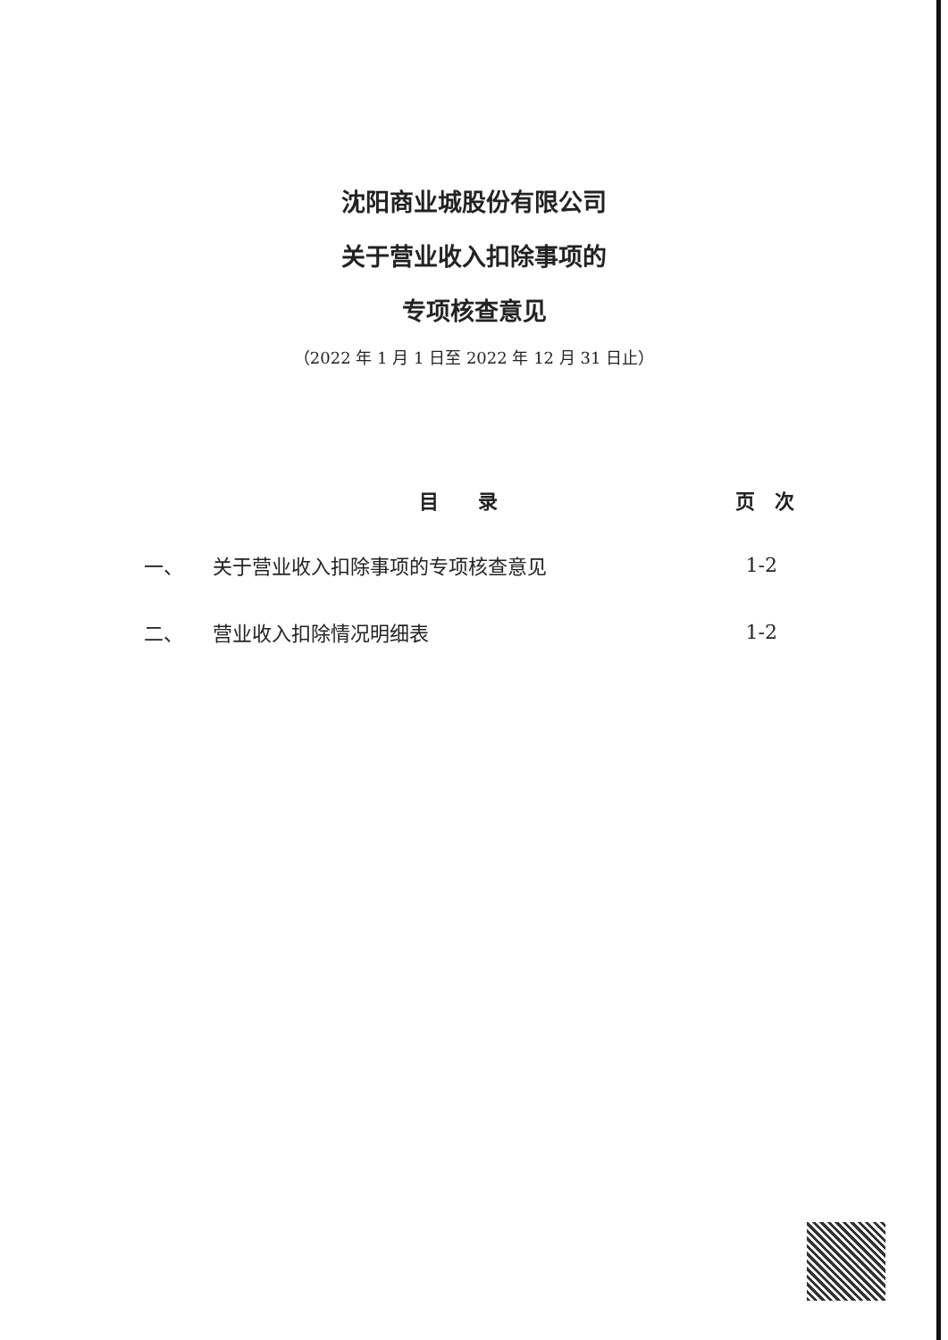沈阳商业城股份有限公司
关于营业收入扣除事项的
专项核查意见
（2022 年 1 月 1 日至 2022 年 12 月 31 日止）
| | 目 录 | 页 次 |
| --- | --- | --- |
| 一、 | 关于营业收入扣除事项的专项核查意见 | 1-2 |
| 二、 | 营业收入扣除情况明细表 | 1-2 |